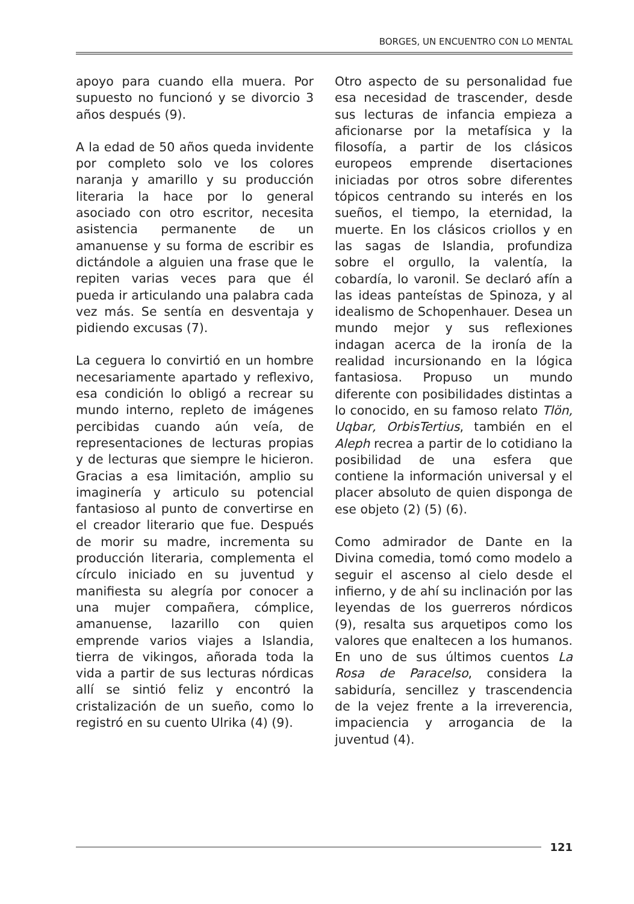BORGES, UN ENCUENTRO CON LO MENTAL
apoyo para cuando ella muera. Por supuesto no funcionó y se divorcio 3 años después (9).
A la edad de 50 años queda invidente por completo solo ve los colores naranja y amarillo y su producción literaria la hace por lo general asociado con otro escritor, necesita asistencia permanente de un amanuense y su forma de escribir es dictándole a alguien una frase que le repiten varias veces para que él pueda ir articulando una palabra cada vez más. Se sentía en desventaja y pidiendo excusas (7).
La ceguera lo convirtió en un hombre necesariamente apartado y reflexivo, esa condición lo obligó a recrear su mundo interno, repleto de imágenes percibidas cuando aún veía, de representaciones de lecturas propias y de lecturas que siempre le hicieron. Gracias a esa limitación, amplio su imaginería y articulo su potencial fantasioso al punto de convertirse en el creador literario que fue. Después de morir su madre, incrementa su producción literaria, complementa el círculo iniciado en su juventud y manifiesta su alegría por conocer a una mujer compañera, cómplice, amanuense, lazarillo con quien emprende varios viajes a Islandia, tierra de vikingos, añorada toda la vida a partir de sus lecturas nórdicas allí se sintió feliz y encontró la cristalización de un sueño, como lo registró en su cuento Ulrika (4) (9).
Otro aspecto de su personalidad fue esa necesidad de trascender, desde sus lecturas de infancia empieza a aficionarse por la metafísica y la filosofía, a partir de los clásicos europeos emprende disertaciones iniciadas por otros sobre diferentes tópicos centrando su interés en los sueños, el tiempo, la eternidad, la muerte. En los clásicos criollos y en las sagas de Islandia, profundiza sobre el orgullo, la valentía, la cobardía, lo varonil. Se declaró afín a las ideas panteístas de Spinoza, y al idealismo de Schopenhauer. Desea un mundo mejor y sus reflexiones indagan acerca de la ironía de la realidad incursionando en la lógica fantasiosa. Propuso un mundo diferente con posibilidades distintas a lo conocido, en su famoso relato Tlön, Uqbar, OrbisTertius, también en el Aleph recrea a partir de lo cotidiano la posibilidad de una esfera que contiene la información universal y el placer absoluto de quien disponga de ese objeto (2) (5) (6).
Como admirador de Dante en la Divina comedia, tomó como modelo a seguir el ascenso al cielo desde el infierno, y de ahí su inclinación por las leyendas de los guerreros nórdicos (9), resalta sus arquetipos como los valores que enaltecen a los humanos. En uno de sus últimos cuentos La Rosa de Paracelso, considera la sabiduría, sencillez y trascendencia de la vejez frente a la irreverencia, impaciencia y arrogancia de la juventud (4).
121